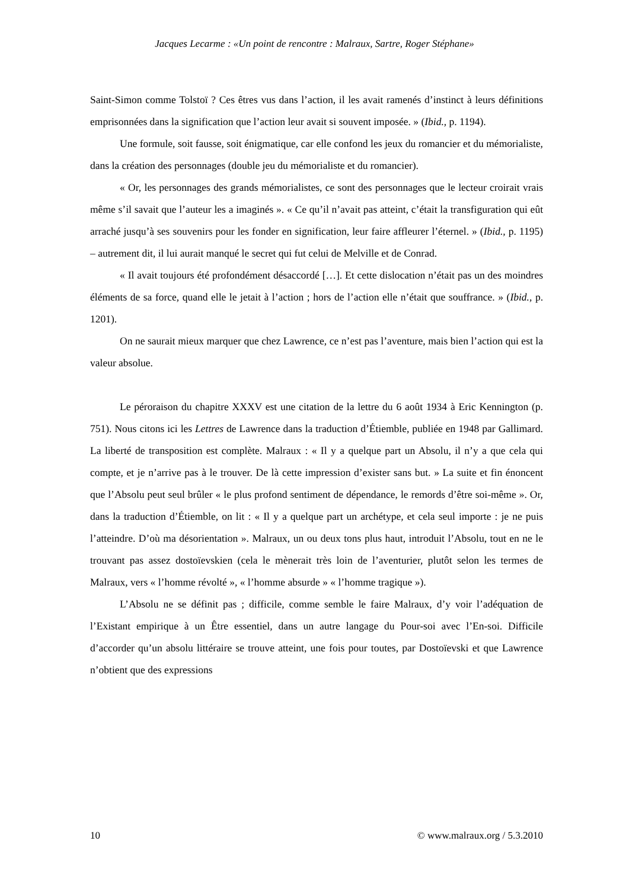Jacques Lecarme : «Un point de rencontre : Malraux, Sartre, Roger Stéphane»
Saint-Simon comme Tolstoï ? Ces êtres vus dans l’action, il les avait ramenés d’instinct à leurs définitions emprisonnées dans la signification que l’action leur avait si souvent imposée. » (Ibid., p. 1194).
Une formule, soit fausse, soit énigmatique, car elle confond les jeux du romancier et du mémorialiste, dans la création des personnages (double jeu du mémorialiste et du romancier).
« Or, les personnages des grands mémorialistes, ce sont des personnages que le lecteur croirait vrais même s’il savait que l’auteur les a imaginés ». « Ce qu’il n’avait pas atteint, c’était la transfiguration qui eût arraché jusqu’à ses souvenirs pour les fonder en signification, leur faire affleurer l’éternel. » (Ibid., p. 1195) – autrement dit, il lui aurait manqué le secret qui fut celui de Melville et de Conrad.
« Il avait toujours été profondément désaccordé […]. Et cette dislocation n’était pas un des moindres éléments de sa force, quand elle le jetait à l’action ; hors de l’action elle n’était que souffrance. » (Ibid., p. 1201).
On ne saurait mieux marquer que chez Lawrence, ce n’est pas l’aventure, mais bien l’action qui est la valeur absolue.
Le péroraison du chapitre XXXV est une citation de la lettre du 6 août 1934 à Eric Kennington (p. 751). Nous citons ici les Lettres de Lawrence dans la traduction d’Étiemble, publiée en 1948 par Gallimard. La liberté de transposition est complète. Malraux : « Il y a quelque part un Absolu, il n’y a que cela qui compte, et je n’arrive pas à le trouver. De là cette impression d’exister sans but. » La suite et fin énoncent que l’Absolu peut seul brûler « le plus profond sentiment de dépendance, le remords d’être soi-même ». Or, dans la traduction d’Étiemble, on lit : « Il y a quelque part un archétype, et cela seul importe : je ne puis l’atteindre. D’où ma désorientation ». Malraux, un ou deux tons plus haut, introduit l’Absolu, tout en ne le trouvant pas assez dostoïevskien (cela le mènerait très loin de l’aventurier, plutôt selon les termes de Malraux, vers « l’homme révolté », « l’homme absurde » « l’homme tragique »).
L’Absolu ne se définit pas ; difficile, comme semble le faire Malraux, d’y voir l’adéquation de l’Existant empirique à un Être essentiel, dans un autre langage du Pour-soi avec l’En-soi. Difficile d’accorder qu’un absolu littéraire se trouve atteint, une fois pour toutes, par Dostoïevski et que Lawrence n’obtient que des expressions
10 © www.malraux.org / 5.3.2010